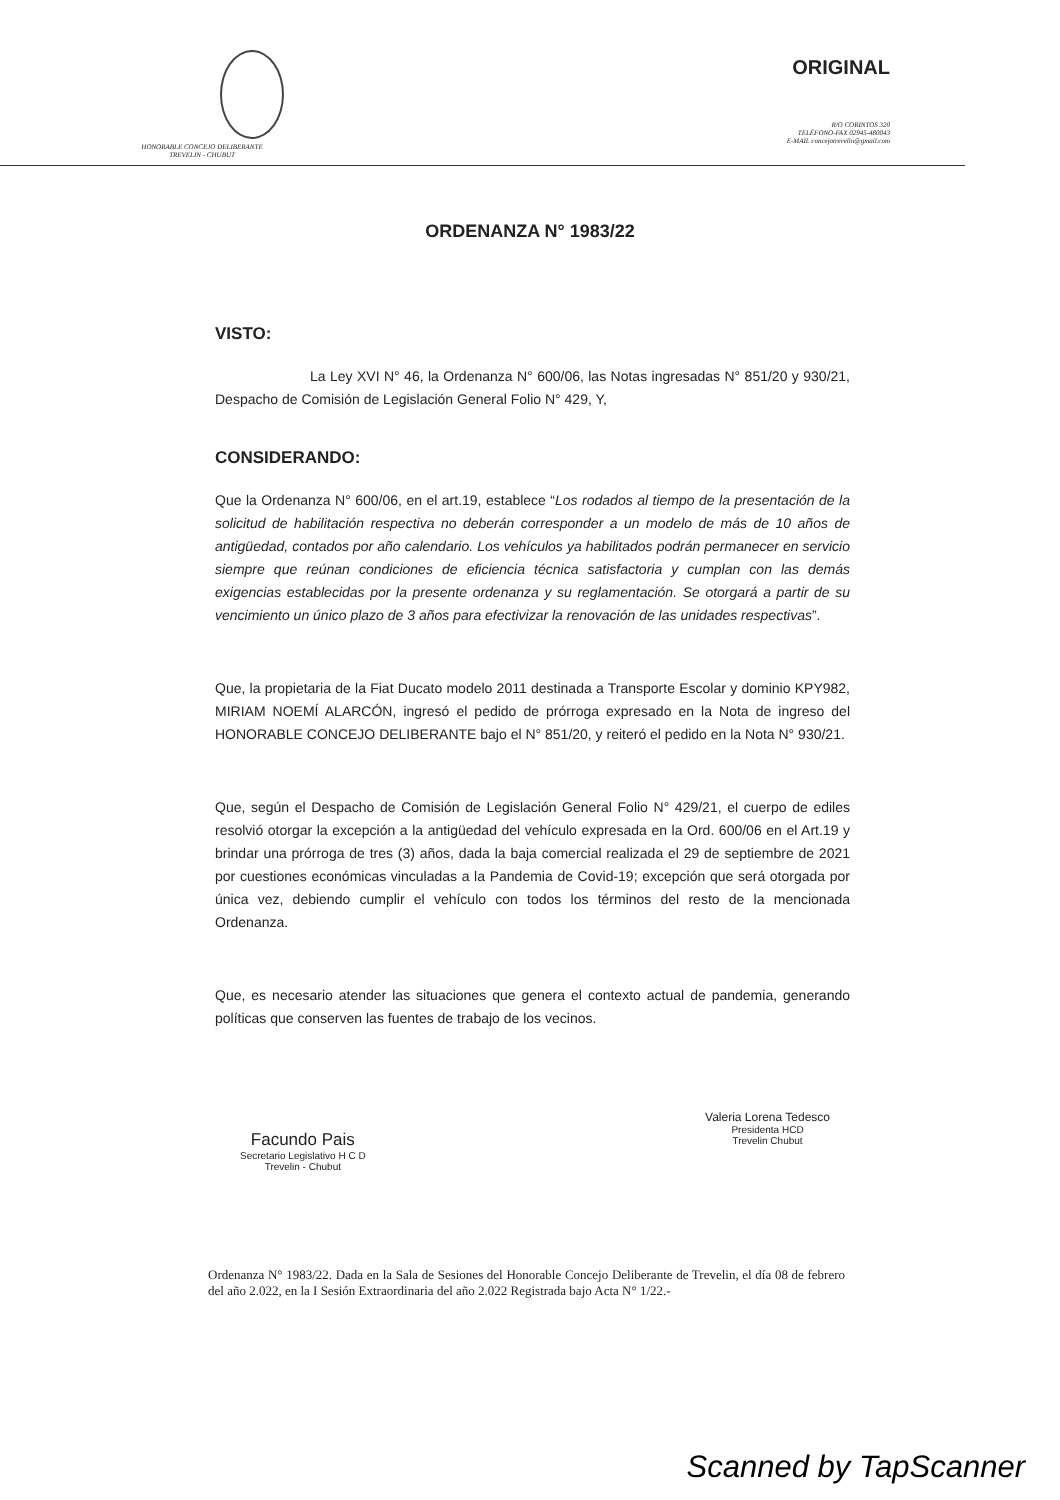HONORABLE CONCEJO DELIBERANTE
TREVELIN - CHUBUT
ORIGINAL
R/O CORINTOS 320
TELÉFONO-FAX 02945-480043
E-MAIL concejotrevelin@gmail.com
ORDENANZA N° 1983/22
VISTO:
La Ley XVI N° 46, la Ordenanza N° 600/06, las Notas ingresadas N° 851/20 y 930/21, Despacho de Comisión de Legislación General Folio N° 429, Y,
CONSIDERANDO:
Que la Ordenanza N° 600/06, en el art.19, establece “Los rodados al tiempo de la presentación de la solicitud de habilitación respectiva no deberán corresponder a un modelo de más de 10 años de antigüedad, contados por año calendario. Los vehículos ya habilitados podrán permanecer en servicio siempre que reúnan condiciones de eficiencia técnica satisfactoria y cumplan con las demás exigencias establecidas por la presente ordenanza y su reglamentación. Se otorgará a partir de su vencimiento un único plazo de 3 años para efectivizar la renovación de las unidades respectivas”.
Que, la propietaria de la Fiat Ducato modelo 2011 destinada a Transporte Escolar y dominio KPY982, MIRIAM NOEMÍ ALARCÓN, ingresó el pedido de prórroga expresado en la Nota de ingreso del HONORABLE CONCEJO DELIBERANTE bajo el N° 851/20, y reiteró el pedido en la Nota N° 930/21.
Que, según el Despacho de Comisión de Legislación General Folio N° 429/21, el cuerpo de ediles resolvió otorgar la excepción a la antigüedad del vehículo expresada en la Ord. 600/06 en el Art.19 y brindar una prórroga de tres (3) años, dada la baja comercial realizada el 29 de septiembre de 2021 por cuestiones económicas vinculadas a la Pandemia de Covid-19; excepción que será otorgada por única vez, debiendo cumplir el vehículo con todos los términos del resto de la mencionada Ordenanza.
Que, es necesario atender las situaciones que genera el contexto actual de pandemia, generando políticas que conserven las fuentes de trabajo de los vecinos.
Facundo Pais
Secretario Legislativo H C D
Trevelin - Chubut
Valeria Lorena Tedesco
Presidenta HCD
Trevelin Chubut
Ordenanza N° 1983/22. Dada en la Sala de Sesiones del Honorable Concejo Deliberante de Trevelin, el día 08 de febrero del año 2.022, en la I Sesión Extraordinaria del año 2.022 Registrada bajo Acta N° 1/22.-
Scanned by TapScanner